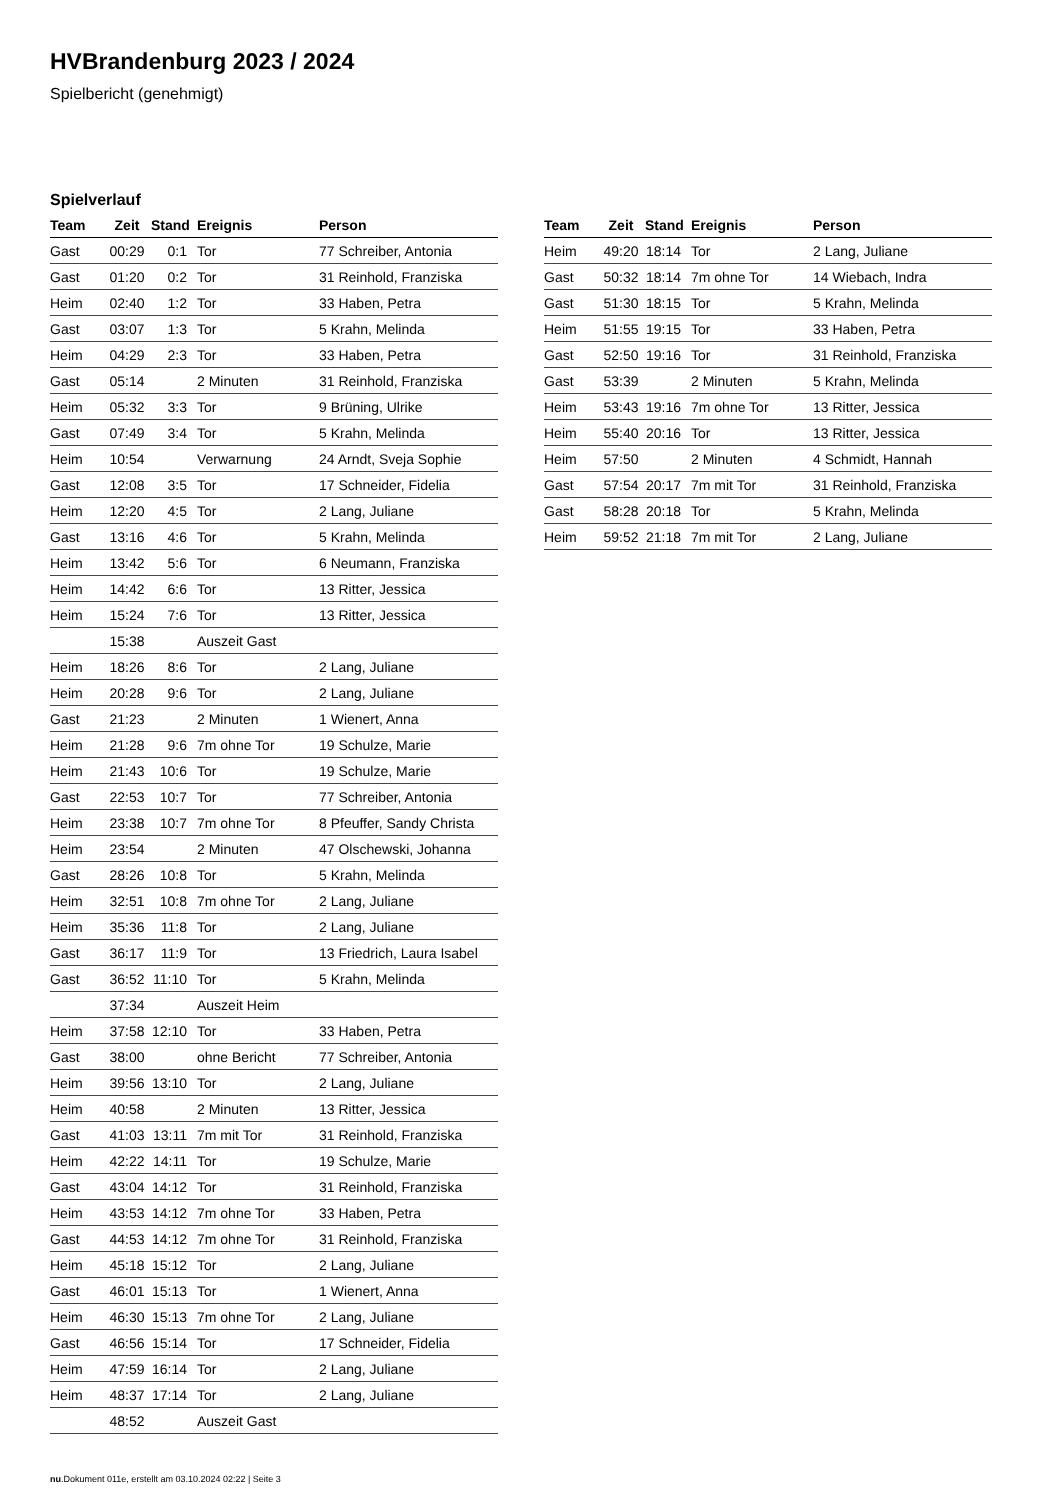HVBrandenburg 2023 / 2024
Spielbericht (genehmigt)
Spielverlauf
| Team | Zeit | Stand | Ereignis | Person |
| --- | --- | --- | --- | --- |
| Gast | 00:29 | 0:1 | Tor | 77 Schreiber, Antonia |
| Gast | 01:20 | 0:2 | Tor | 31 Reinhold, Franziska |
| Heim | 02:40 | 1:2 | Tor | 33 Haben, Petra |
| Gast | 03:07 | 1:3 | Tor | 5 Krahn, Melinda |
| Heim | 04:29 | 2:3 | Tor | 33 Haben, Petra |
| Gast | 05:14 | | 2 Minuten | 31 Reinhold, Franziska |
| Heim | 05:32 | 3:3 | Tor | 9 Brüning, Ulrike |
| Gast | 07:49 | 3:4 | Tor | 5 Krahn, Melinda |
| Heim | 10:54 | | Verwarnung | 24 Arndt, Sveja Sophie |
| Gast | 12:08 | 3:5 | Tor | 17 Schneider, Fidelia |
| Heim | 12:20 | 4:5 | Tor | 2 Lang, Juliane |
| Gast | 13:16 | 4:6 | Tor | 5 Krahn, Melinda |
| Heim | 13:42 | 5:6 | Tor | 6 Neumann, Franziska |
| Heim | 14:42 | 6:6 | Tor | 13 Ritter, Jessica |
| Heim | 15:24 | 7:6 | Tor | 13 Ritter, Jessica |
| | 15:38 | | Auszeit Gast | |
| Heim | 18:26 | 8:6 | Tor | 2 Lang, Juliane |
| Heim | 20:28 | 9:6 | Tor | 2 Lang, Juliane |
| Gast | 21:23 | | 2 Minuten | 1 Wienert, Anna |
| Heim | 21:28 | 9:6 | 7m ohne Tor | 19 Schulze, Marie |
| Heim | 21:43 | 10:6 | Tor | 19 Schulze, Marie |
| Gast | 22:53 | 10:7 | Tor | 77 Schreiber, Antonia |
| Heim | 23:38 | 10:7 | 7m ohne Tor | 8 Pfeuffer, Sandy Christa |
| Heim | 23:54 | | 2 Minuten | 47 Olschewski, Johanna |
| Gast | 28:26 | 10:8 | Tor | 5 Krahn, Melinda |
| Heim | 32:51 | 10:8 | 7m ohne Tor | 2 Lang, Juliane |
| Heim | 35:36 | 11:8 | Tor | 2 Lang, Juliane |
| Gast | 36:17 | 11:9 | Tor | 13 Friedrich, Laura Isabel |
| Gast | 36:52 | 11:10 | Tor | 5 Krahn, Melinda |
| | 37:34 | | Auszeit Heim | |
| Heim | 37:58 | 12:10 | Tor | 33 Haben, Petra |
| Gast | 38:00 | | ohne Bericht | 77 Schreiber, Antonia |
| Heim | 39:56 | 13:10 | Tor | 2 Lang, Juliane |
| Heim | 40:58 | | 2 Minuten | 13 Ritter, Jessica |
| Gast | 41:03 | 13:11 | 7m mit Tor | 31 Reinhold, Franziska |
| Heim | 42:22 | 14:11 | Tor | 19 Schulze, Marie |
| Gast | 43:04 | 14:12 | Tor | 31 Reinhold, Franziska |
| Heim | 43:53 | 14:12 | 7m ohne Tor | 33 Haben, Petra |
| Gast | 44:53 | 14:12 | 7m ohne Tor | 31 Reinhold, Franziska |
| Heim | 45:18 | 15:12 | Tor | 2 Lang, Juliane |
| Gast | 46:01 | 15:13 | Tor | 1 Wienert, Anna |
| Heim | 46:30 | 15:13 | 7m ohne Tor | 2 Lang, Juliane |
| Gast | 46:56 | 15:14 | Tor | 17 Schneider, Fidelia |
| Heim | 47:59 | 16:14 | Tor | 2 Lang, Juliane |
| Heim | 48:37 | 17:14 | Tor | 2 Lang, Juliane |
| | 48:52 | | Auszeit Gast | |
| Team | Zeit | Stand | Ereignis | Person |
| --- | --- | --- | --- | --- |
| Heim | 49:20 | 18:14 | Tor | 2 Lang, Juliane |
| Gast | 50:32 | 18:14 | 7m ohne Tor | 14 Wiebach, Indra |
| Gast | 51:30 | 18:15 | Tor | 5 Krahn, Melinda |
| Heim | 51:55 | 19:15 | Tor | 33 Haben, Petra |
| Gast | 52:50 | 19:16 | Tor | 31 Reinhold, Franziska |
| Gast | 53:39 | | 2 Minuten | 5 Krahn, Melinda |
| Heim | 53:43 | 19:16 | 7m ohne Tor | 13 Ritter, Jessica |
| Heim | 55:40 | 20:16 | Tor | 13 Ritter, Jessica |
| Heim | 57:50 | | 2 Minuten | 4 Schmidt, Hannah |
| Gast | 57:54 | 20:17 | 7m mit Tor | 31 Reinhold, Franziska |
| Gast | 58:28 | 20:18 | Tor | 5 Krahn, Melinda |
| Heim | 59:52 | 21:18 | 7m mit Tor | 2 Lang, Juliane |
nu.Dokument 011e, erstellt am 03.10.2024 02:22 | Seite 3